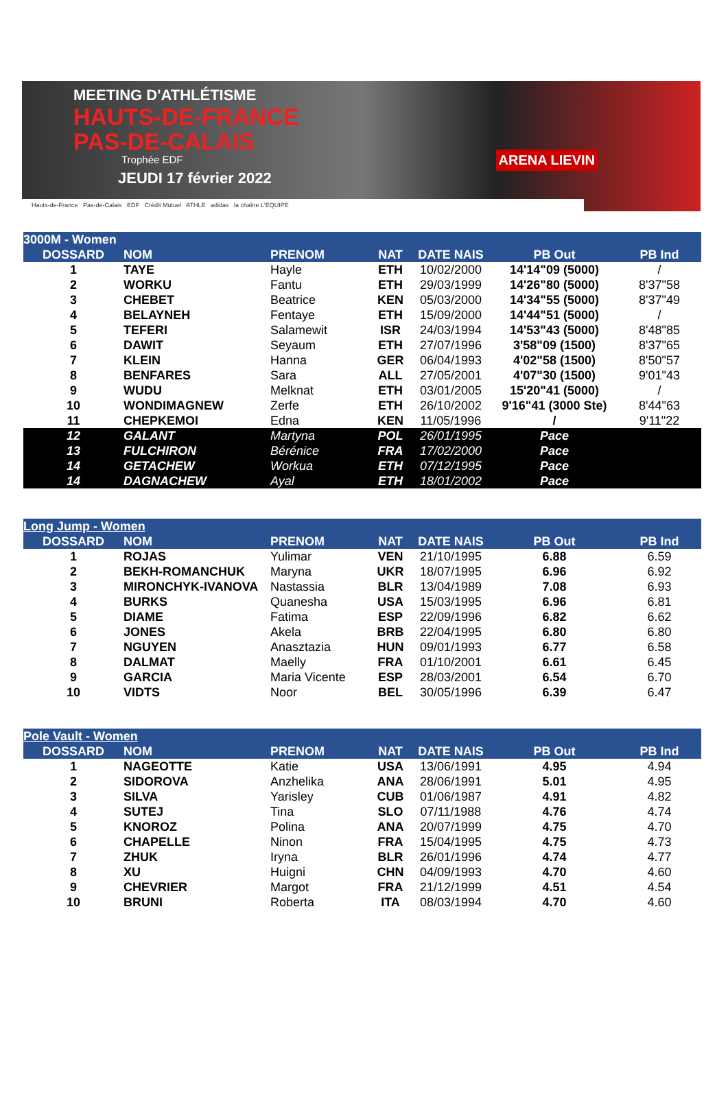MEETING D'ATHLÉTISME
HAUTS-DE-FRANCE
PAS-DE-CALAIS
Trophée EDF
JEUDI 17 février 2022
ARENA LIEVIN
Hauts-de-France Pas-de-Calais EDF Crédit Mutuel ATHLE adidas la chaîne L'ÉQUIPE
| 3000M - Women | | | | | | |
| DOSSARD | NOM | PRENOM | NAT | DATE NAIS | PB Out | PB Ind |
| 1 | TAYE | Hayle | ETH | 10/02/2000 | 14'14"09 (5000) | / |
| 2 | WORKU | Fantu | ETH | 29/03/1999 | 14'26"80 (5000) | 8'37"58 |
| 3 | CHEBET | Beatrice | KEN | 05/03/2000 | 14'34"55 (5000) | 8'37"49 |
| 4 | BELAYNEH | Fentaye | ETH | 15/09/2000 | 14'44"51 (5000) | / |
| 5 | TEFERI | Salamewit | ISR | 24/03/1994 | 14'53"43 (5000) | 8'48"85 |
| 6 | DAWIT | Seyaum | ETH | 27/07/1996 | 3'58"09 (1500) | 8'37"65 |
| 7 | KLEIN | Hanna | GER | 06/04/1993 | 4'02"58 (1500) | 8'50"57 |
| 8 | BENFARES | Sara | ALL | 27/05/2001 | 4'07"30 (1500) | 9'01"43 |
| 9 | WUDU | Melknat | ETH | 03/01/2005 | 15'20"41 (5000) | / |
| 10 | WONDIMAGNEW | Zerfe | ETH | 26/10/2002 | 9'16"41 (3000 Ste) | 8'44"63 |
| 11 | CHEPKEMOI | Edna | KEN | 11/05/1996 | / | 9'11"22 |
| 12 | GALANT | Martyna | POL | 26/01/1995 | Pace | |
| 13 | FULCHIRON | Bérénice | FRA | 17/02/2000 | Pace | |
| 14 | GETACHEW | Workua | ETH | 07/12/1995 | Pace | |
| 14 | DAGNACHEW | Ayal | ETH | 18/01/2002 | Pace | |
| Long Jump - Women | | | | | | |
| DOSSARD | NOM | PRENOM | NAT | DATE NAIS | PB Out | PB Ind |
| 1 | ROJAS | Yulimar | VEN | 21/10/1995 | 6.88 | 6.59 |
| 2 | BEKH-ROMANCHUK | Maryna | UKR | 18/07/1995 | 6.96 | 6.92 |
| 3 | MIRONCHYK-IVANOVA | Nastassia | BLR | 13/04/1989 | 7.08 | 6.93 |
| 4 | BURKS | Quanesha | USA | 15/03/1995 | 6.96 | 6.81 |
| 5 | DIAME | Fatima | ESP | 22/09/1996 | 6.82 | 6.62 |
| 6 | JONES | Akela | BRB | 22/04/1995 | 6.80 | 6.80 |
| 7 | NGUYEN | Anasztazia | HUN | 09/01/1993 | 6.77 | 6.58 |
| 8 | DALMAT | Maelly | FRA | 01/10/2001 | 6.61 | 6.45 |
| 9 | GARCIA | Maria Vicente | ESP | 28/03/2001 | 6.54 | 6.70 |
| 10 | VIDTS | Noor | BEL | 30/05/1996 | 6.39 | 6.47 |
| Pole Vault - Women | | | | | | |
| DOSSARD | NOM | PRENOM | NAT | DATE NAIS | PB Out | PB Ind |
| 1 | NAGEOTTE | Katie | USA | 13/06/1991 | 4.95 | 4.94 |
| 2 | SIDOROVA | Anzhelika | ANA | 28/06/1991 | 5.01 | 4.95 |
| 3 | SILVA | Yarisley | CUB | 01/06/1987 | 4.91 | 4.82 |
| 4 | SUTEJ | Tina | SLO | 07/11/1988 | 4.76 | 4.74 |
| 5 | KNOROZ | Polina | ANA | 20/07/1999 | 4.75 | 4.70 |
| 6 | CHAPELLE | Ninon | FRA | 15/04/1995 | 4.75 | 4.73 |
| 7 | ZHUK | Iryna | BLR | 26/01/1996 | 4.74 | 4.77 |
| 8 | XU | Huigni | CHN | 04/09/1993 | 4.70 | 4.60 |
| 9 | CHEVRIER | Margot | FRA | 21/12/1999 | 4.51 | 4.54 |
| 10 | BRUNI | Roberta | ITA | 08/03/1994 | 4.70 | 4.60 |